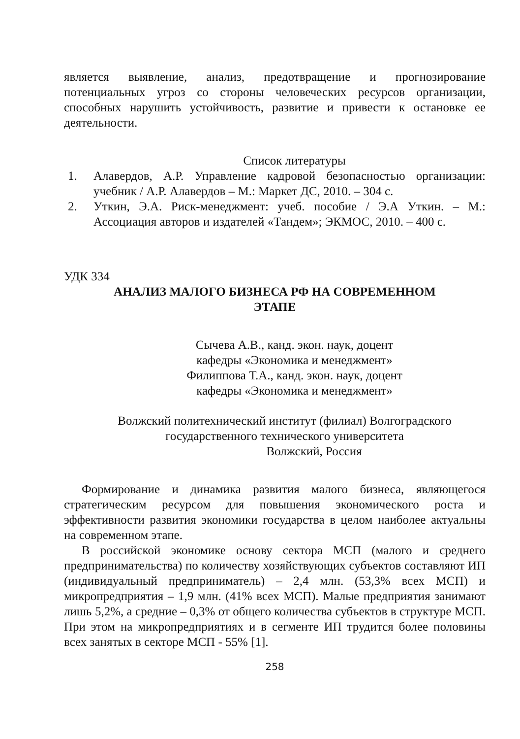является выявление, анализ, предотвращение и прогнозирование потенциальных угроз со стороны человеческих ресурсов организации, способных нарушить устойчивость, развитие и привести к остановке ее деятельности.
Список литературы
1. Алавердов, А.Р. Управление кадровой безопасностью организации: учебник / А.Р. Алавердов – М.: Маркет ДС, 2010. – 304 с.
2. Уткин, Э.А. Риск-менеджмент: учеб. пособие / Э.А Уткин. – М.: Ассоциация авторов и издателей «Тандем»; ЭКМОС, 2010. – 400 с.
УДК 334
АНАЛИЗ МАЛОГО БИЗНЕСА РФ НА СОВРЕМЕННОМ
ЭТАПЕ
Сычева А.В., канд. экон. наук, доцент
кафедры «Экономика и менеджмент»
Филиппова Т.А., канд. экон. наук, доцент
кафедры «Экономика и менеджмент»
Волжский политехнический институт (филиал) Волгоградского
государственного технического университета
Волжский, Россия
Формирование и динамика развития малого бизнеса, являющегося стратегическим ресурсом для повышения экономического роста и эффективности развития экономики государства в целом наиболее актуальны на современном этапе.
В российской экономике основу сектора МСП (малого и среднего предпринимательства) по количеству хозяйствующих субъектов составляют ИП (индивидуальный предприниматель) – 2,4 млн. (53,3% всех МСП) и микропредприятия – 1,9 млн. (41% всех МСП). Малые предприятия занимают лишь 5,2%, а средние – 0,3% от общего количества субъектов в структуре МСП. При этом на микропредприятиях и в сегменте ИП трудится более половины всех занятых в секторе МСП - 55% [1].
258